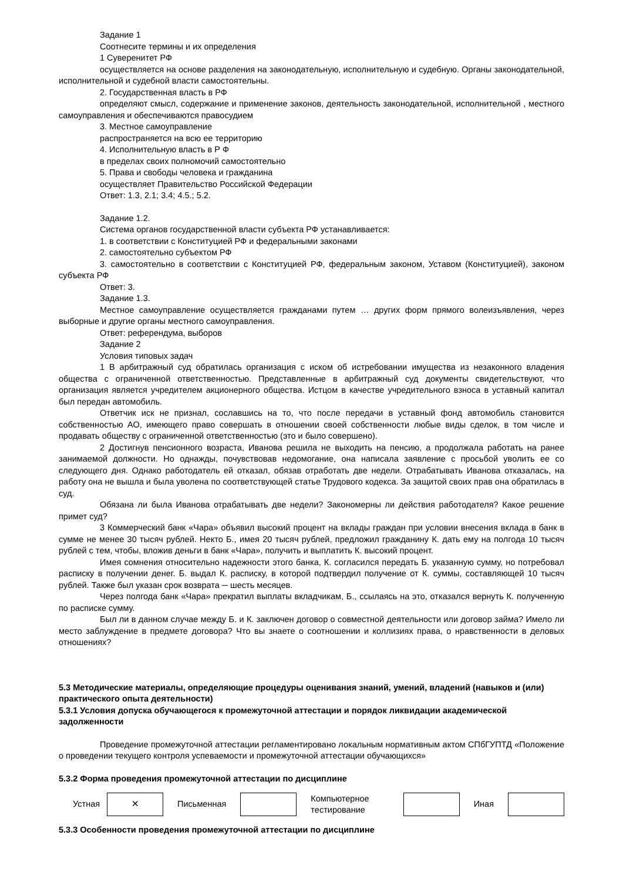Задание 1
Соотнесите термины и их определения
1 Суверенитет РФ
осуществляется на основе разделения на законодательную, исполнительную и судебную. Органы законодательной, исполнительной и судебной власти самостоятельны.
2. Государственная власть в РФ
определяют смысл, содержание и применение законов, деятельность законодательной, исполнительной , местного самоуправления и обеспечиваются правосудием
3. Местное самоуправление
распространяется на всю ее территорию
4. Исполнительную власть в Р Ф
в пределах своих полномочий самостоятельно
5. Права и свободы человека и гражданина
осуществляет Правительство Российской Федерации
Ответ: 1.3, 2.1; 3.4; 4.5.; 5.2.
Задание 1.2.
Система органов государственной власти субъекта РФ устанавливается:
1. в соответствии с Конституцией РФ и федеральными законами
2. самостоятельно субъектом РФ
3. самостоятельно в соответствии с Конституцией РФ, федеральным законом, Уставом (Конституцией), законом субъекта РФ
Ответ: 3.
Задание 1.3.
Местное самоуправление осуществляется гражданами путем … других форм прямого волеизъявления, через выборные и другие органы местного самоуправления.
Ответ: референдума, выборов
Задание 2
Условия типовых задач
1 В арбитражный суд обратилась организация с иском об истребовании имущества из незаконного владения общества с ограниченной ответственностью. Представленные в арбитражный суд документы свидетельствуют, что организация является учредителем акционерного общества. Истцом в качестве учредительного взноса в уставный капитал был передан автомобиль.
Ответчик иск не признал, сославшись на то, что после передачи в уставный фонд автомобиль становится собственностью АО, имеющего право совершать в отношении своей собственности любые виды сделок, в том числе и продавать обществу с ограниченной ответственностью (это и было совершено).
2 Достигнув пенсионного возраста, Иванова решила не выходить на пенсию, а продолжала работать на ранее занимаемой должности. Но однажды, почувствовав недомогание, она написала заявление с просьбой уволить ее со следующего дня. Однако работодатель ей отказал, обязав отработать две недели. Отрабатывать Иванова отказалась, на работу она не вышла и была уволена по соответствующей статье Трудового кодекса. За защитой своих прав она обратилась в суд.
Обязана ли была Иванова отрабатывать две недели? Закономерны ли действия работодателя? Какое решение примет суд?
3 Коммерческий банк «Чара» объявил высокий процент на вклады граждан при условии внесения вклада в банк в сумме не менее 30 тысяч рублей. Некто Б., имея 20 тысяч рублей, предложил гражданину К. дать ему на полгода 10 тысяч рублей с тем, чтобы, вложив деньги в банк «Чара», получить и выплатить К. высокий процент.
Имея сомнения относительно надежности этого банка, К. согласился передать Б. указанную сумму, но потребовал расписку в получении денег. Б. выдал К. расписку, в которой подтвердил получение от К. суммы, составляющей 10 тысяч рублей. Также был указан срок возврата ─ шесть месяцев.
Через полгода банк «Чара» прекратил выплаты вкладчикам, Б., ссылаясь на это, отказался вернуть К. полученную по расписке сумму.
Был ли в данном случае между Б. и К. заключен договор о совместной деятельности или договор займа? Имело ли место заблуждение в предмете договора? Что вы знаете о соотношении и коллизиях права, о нравственности в деловых отношениях?
5.3 Методические материалы, определяющие процедуры оценивания знаний, умений, владений (навыков и (или) практического опыта деятельности)
5.3.1 Условия допуска обучающегося к промежуточной аттестации и порядок ликвидации академической задолженности
Проведение промежуточной аттестации регламентировано локальным нормативным актом СПбГУПТД «Положение о проведении текущего контроля успеваемости и промежуточной аттестации обучающихся»
5.3.2 Форма проведения промежуточной аттестации по дисциплине
| Устная | ✕ | Письменная | | Компьютерное тестирование | | Иная | |
5.3.3 Особенности проведения промежуточной аттестации по дисциплине